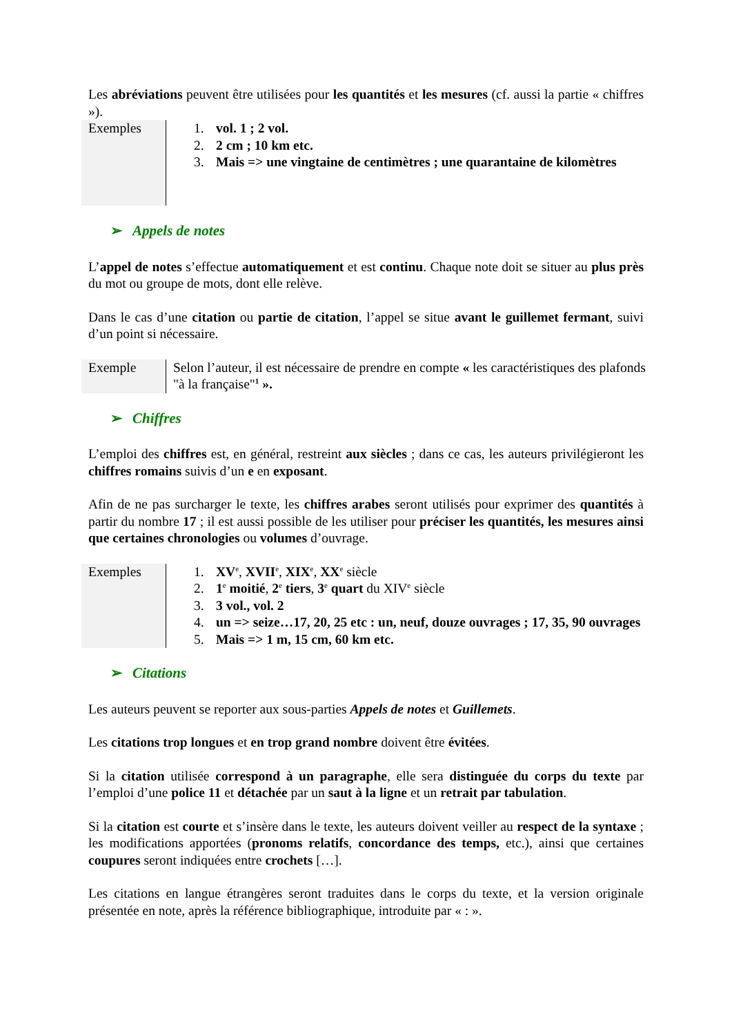Les abréviations peuvent être utilisées pour les quantités et les mesures (cf. aussi la partie « chiffres »).
| Exemples | 1. vol. 1 ; 2 vol. 2. 2 cm ; 10 km etc. 3. Mais => une vingtaine de centimètres ; une quarantaine de kilomètres |
➢ Appels de notes
L’appel de notes s’effectue automatiquement et est continu. Chaque note doit se situer au plus près du mot ou groupe de mots, dont elle relève.
Dans le cas d’une citation ou partie de citation, l’appel se situe avant le guillemet fermant, suivi d’un point si nécessaire.
| Exemple | Selon l’auteur, il est nécessaire de prendre en compte « les caractéristiques des plafonds "à la française"<sup>1</sup> ». |
➢ Chiffres
L’emploi des chiffres est, en général, restreint aux siècles ; dans ce cas, les auteurs privilégieront les chiffres romains suivis d’un e en exposant.
Afin de ne pas surcharger le texte, les chiffres arabes seront utilisés pour exprimer des quantités à partir du nombre 17 ; il est aussi possible de les utiliser pour préciser les quantités, les mesures ainsi que certaines chronologies ou volumes d’ouvrage.
| Exemples | 1. XV<sup>e</sup>, XVII<sup>e</sup>, XIX<sup>e</sup>, XX<sup>e</sup> siècle 2. 1<sup>e</sup> moitié , 2<sup>e</sup> tiers , 3<sup>e</sup> quart du XIV<sup>e</sup> siècle 3. 3 vol., vol. 2 4. un => seize…17, 20, 25 etc : un, neuf, douze ouvrages ; 17, 35, 90 ouvrages 5. Mais => 1 m, 15 cm, 60 km etc. |
➢ Citations
Les auteurs peuvent se reporter aux sous-parties Appels de notes et Guillemets.
Les citations trop longues et en trop grand nombre doivent être évitées.
Si la citation utilisée correspond à un paragraphe, elle sera distinguée du corps du texte par l’emploi d’une police 11 et détachée par un saut à la ligne et un retrait par tabulation.
Si la citation est courte et s’insère dans le texte, les auteurs doivent veiller au respect de la syntaxe ; les modifications apportées (pronoms relatifs, concordance des temps, etc.), ainsi que certaines coupures seront indiquées entre crochets […].
Les citations en langue étrangères seront traduites dans le corps du texte, et la version originale présentée en note, après la référence bibliographique, introduite par « : ».